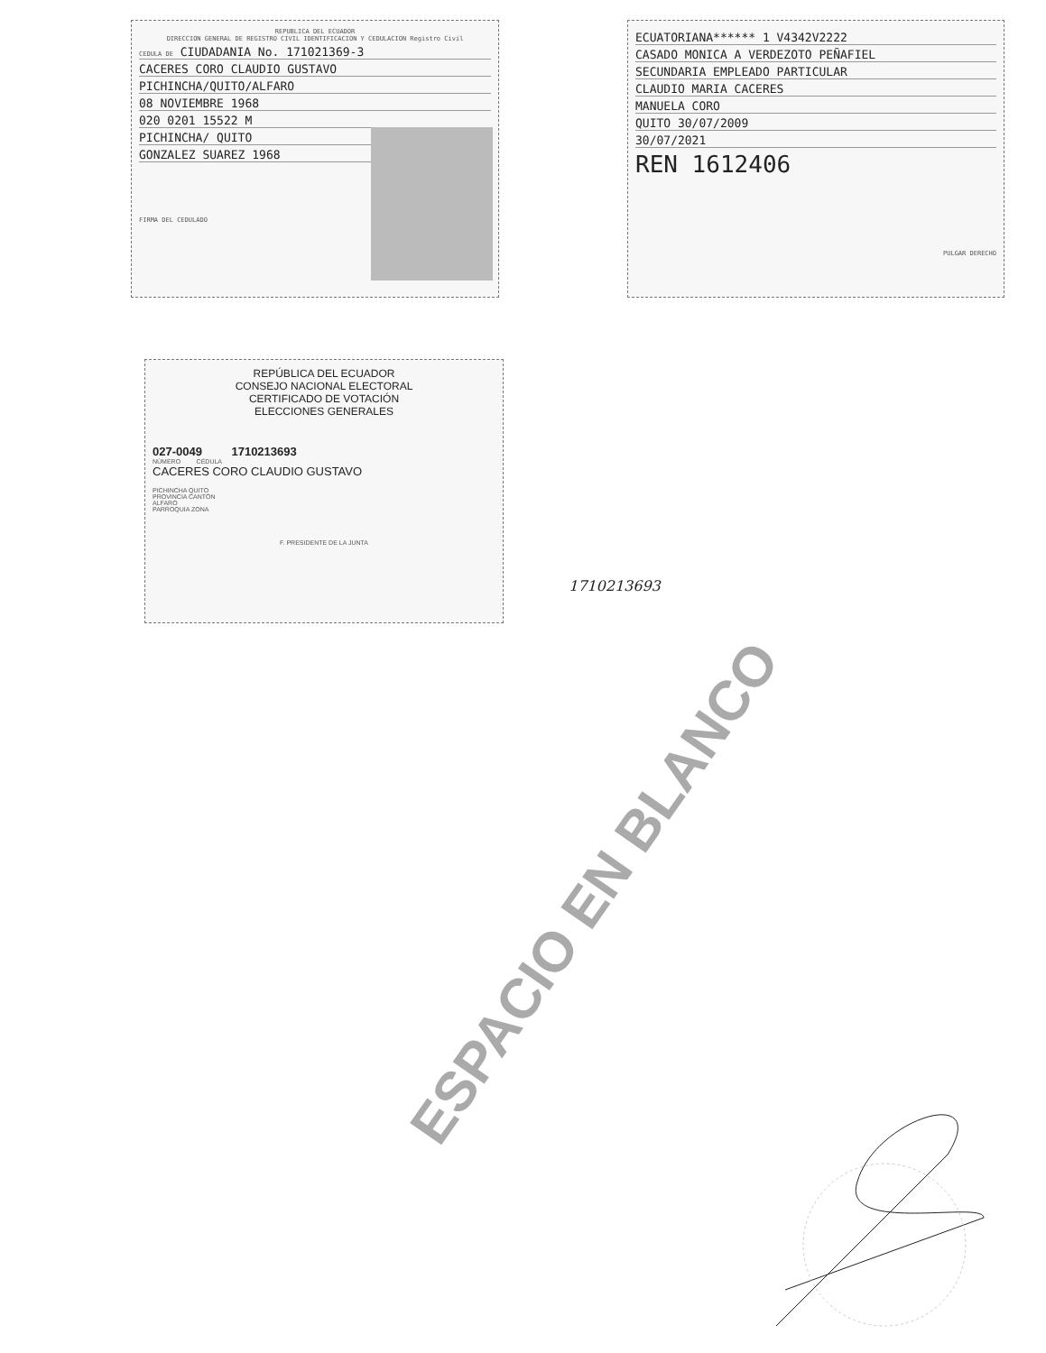REPUBLICA DEL ECUADOR
DIRECCION GENERAL DE REGISTRO CIVIL IDENTIFICACION Y CEDULACION Registro Civil
CEDULA DE CIUDADANIA No. 171021369-3
CACERES CORO CLAUDIO GUSTAVO
PICHINCHA/QUITO/ALFARO
08 NOVIEMBRE 1968
020 0201 15522 M
PICHINCHA/ QUITO
GONZALEZ SUAREZ 1968
FIRMA DEL CEDULADO
ECUATORIANA****** 1 V4342V2222
CASADO MONICA A VERDEZOTO PEÑAFIEL
SECUNDARIA EMPLEADO PARTICULAR
CLAUDIO MARIA CACERES
MANUELA CORO
QUITO 30/07/2009
30/07/2021
REN 1612406
PULGAR DERECHO
REPÚBLICA DEL ECUADOR
CONSEJO NACIONAL ELECTORAL
CERTIFICADO DE VOTACIÓN
ELECCIONES GENERALES
027-0049 1710213693
NÚMERO CÉDULA
CACERES CORO CLAUDIO GUSTAVO
PICHINCHA QUITO
PROVINCIA CANTÓN
ALFARO
PARROQUIA ZONA
F. PRESIDENTE DE LA JUNTA
1710213693
ESPACIO EN BLANCO